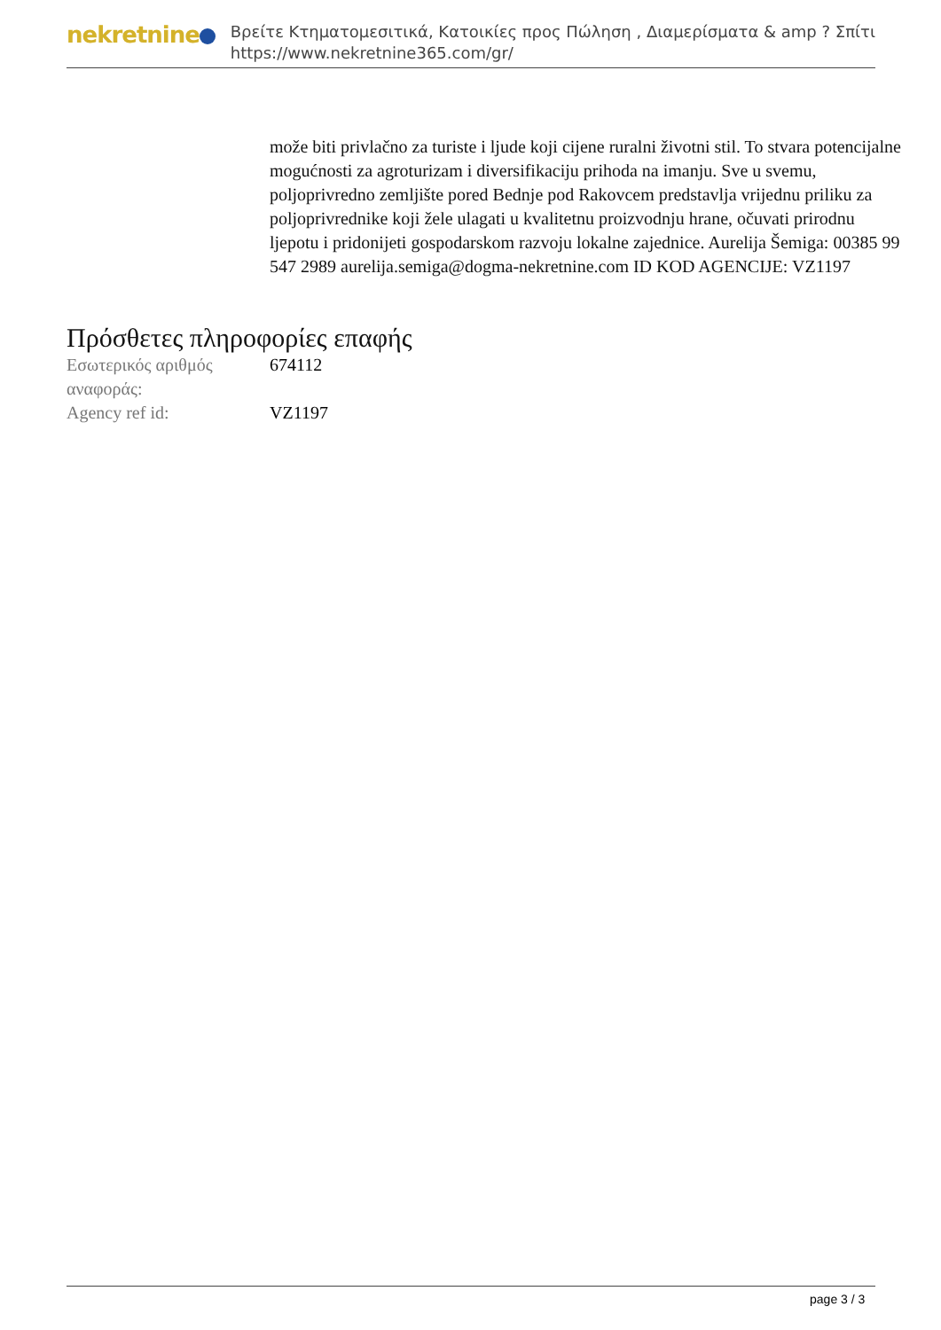nekretnine
Βρείτε Κτηματομεσιτικά, Κατοικίες προς Πώληση , Διαμερίσματα & amp ? Σπίτι
https://www.nekretnine365.com/gr/
može biti privlačno za turiste i ljude koji cijene ruralni životni stil. To stvara potencijalne mogućnosti za agroturizam i diversifikaciju prihoda na imanju. Sve u svemu, poljoprivredno zemljište pored Bednje pod Rakovcem predstavlja vrijednu priliku za poljoprivrednike koji žele ulagati u kvalitetnu proizvodnju hrane, očuvati prirodnu ljepotu i pridonijeti gospodarskom razvoju lokalne zajednice. Aurelija Šemiga: 00385 99 547 2989 aurelija.semiga@dogma-nekretnine.com ID KOD AGENCIJE: VZ1197
Πρόσθετες πληροφορίες επαφής
| Εσωτερικός αριθμός αναφοράς: | 674112 |
| Agency ref id: | VZ1197 |
page 3 / 3